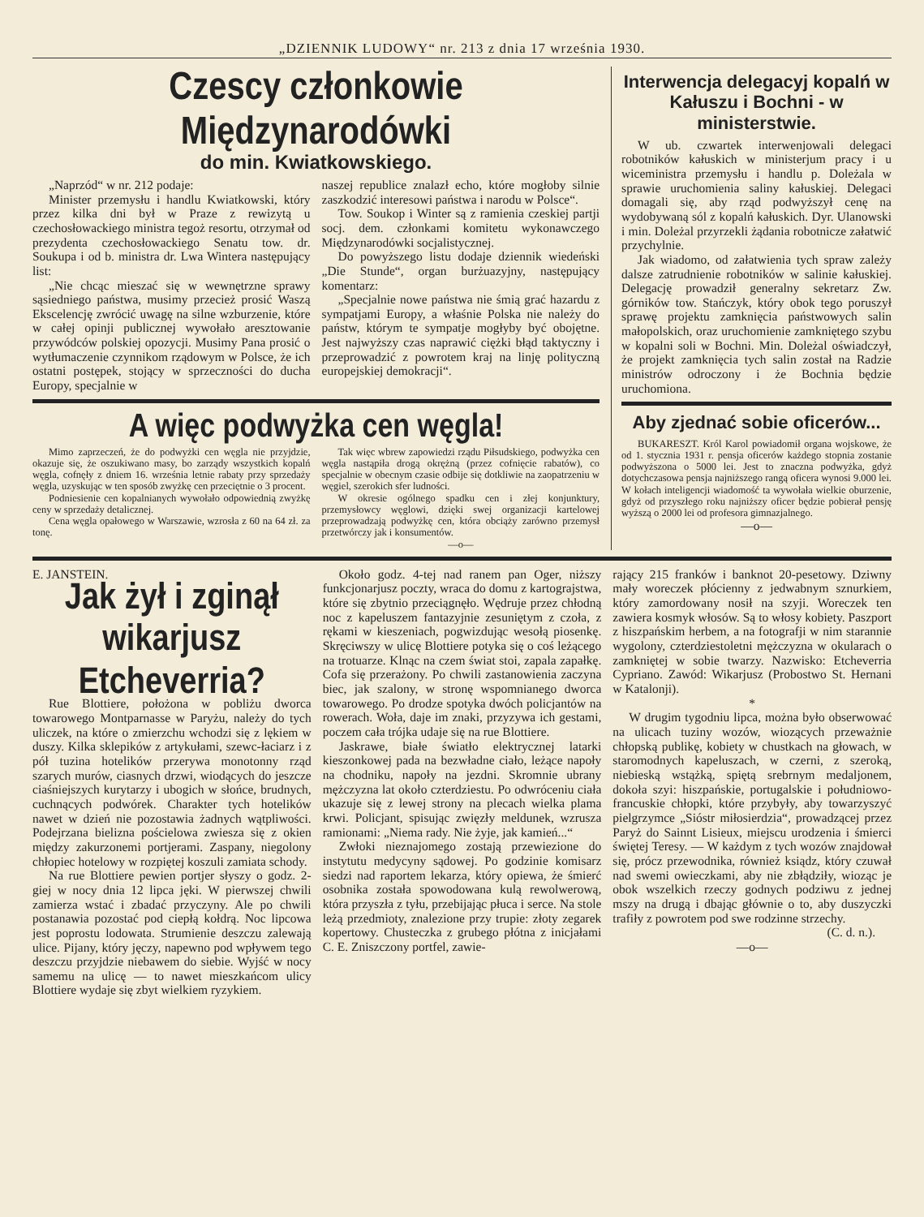„DZIENNIK LUDOWY“ nr. 213 z dnia 17 września 1930.
Czescy członkowie Międzynarodówki
do min. Kwiatkowskiego.
„Naprzód“ w nr. 212 podaje:
Minister przemysłu i handlu Kwiatkowski, który przez kilka dni był w Praze z rewizytą u czechosłowackiego ministra tegoż resortu, otrzymał od prezydenta czechosłowackiego Senatu tow. dr. Soukupa i od b. ministra dr. Lwa Wintera następujący list:
„Nie chcąc mieszać się w wewnętrzne sprawy sąsiedniego państwa, musimy przecież prosić Waszą Ekscelencję zwrócić uwagę na silne wzburzenie, które w całej opinji publicznej wywołało aresztowanie przywódców polskiej opozycji. Musimy Pana prosić o wytłumaczenie czynnikom rządowym w Polsce, że ich ostatni postępek, stojący w sprzeczności do ducha Europy, specjalnie w
naszej republice znalazł echo, które mogłoby silnie zaszkodzić interesowi państwa i narodu w Polsce“.
Tow. Soukop i Winter są z ramienia czeskiej partji socj. dem. członkami komitetu wykonawczego Międzynarodówki socjalistycznej.
Do powyższego listu dodaje dziennik wiedeński „Die Stunde“, organ burżuazyjny, następujący komentarz:
„Specjalnie nowe państwa nie śmią grać hazardu z sympatjami Europy, a właśnie Polska nie należy do państw, którym te sympatje mogłyby być obojętne. Jest najwyższy czas naprawić ciężki błąd taktyczny i przeprowadzić z powrotem kraj na linję polityczną europejskiej demokracji“.
A więc podwyżka cen węgla!
Mimo zaprzeczeń, że do podwyżki cen węgla nie przyjdzie, okazuje się, że oszukiwano masy, bo zarządy wszystkich kopalń węgla, cofnęły z dniem 16. września letnie rabaty przy sprzedaży węgla, uzyskując w ten sposób zwyżkę cen przeciętnie o 3 procent.
Podniesienie cen kopalnianych wywołało odpowiednią zwyżkę ceny w sprzedaży detalicznej.
Cena węgla opałowego w Warszawie, wzrosła z 60 na 64 zł. za tonę.
Tak więc wbrew zapowiedzi rządu Piłsudskiego, podwyżka cen węgla nastąpiła drogą okrężną (przez cofnięcie rabatów), co specjalnie w obecnym czasie odbije się dotkliwie na zaopatrzeniu w węgiel, szerokich sfer ludności.
W okresie ogólnego spadku cen i złej konjunktury, przemysłowcy węglowi, dzięki swej organizacji kartelowej przeprowadzają podwyżkę cen, która obciąży zarówno przemysł przetwórczy jak i konsumentów.
—o—
Interwencja delegacyj kopalń w Kałuszu i Bochni - w ministerstwie.
W ub. czwartek interwenjowali delegaci robotników kałuskich w ministerjum pracy i u wiceministra przemysłu i handlu p. Doleżala w sprawie uruchomienia saliny kałuskiej. Delegaci domagali się, aby rząd podwyższył cenę na wydobywaną sól z kopalń kałuskich. Dyr. Ulanowski i min. Doleżal przyrzekli żądania robotnicze załatwić przychylnie.
Jak wiadomo, od załatwienia tych spraw zależy dalsze zatrudnienie robotników w salinie kałuskiej. Delegację prowadził generalny sekretarz Zw. górników tow. Stańczyk, który obok tego poruszył sprawę projektu zamknięcia państwowych salin małopolskich, oraz uruchomienie zamkniętego szybu w kopalni soli w Bochni. Min. Doleżal oświadczył, że projekt zamknięcia tych salin został na Radzie ministrów odroczony i że Bochnia będzie uruchomiona.
Aby zjednać sobie oficerów...
BUKARESZT. Król Karol powiadomił organa wojskowe, że od 1. stycznia 1931 r. pensja oficerów każdego stopnia zostanie podwyższona o 5000 lei. Jest to znaczna podwyżka, gdyż dotychczasowa pensja najniższego rangą oficera wynosi 9.000 lei. W kołach inteligencji wiadomość ta wywołała wielkie oburzenie, gdyż od przyszłego roku najniższy oficer będzie pobierał pensję wyższą o 2000 lei od profesora gimnazjalnego.
—o—
E. JANSTEIN.
Jak żył i zginął wikarjusz Etcheverria?
Rue Blottiere, położona w pobliżu dworca towarowego Montparnasse w Paryżu, należy do tych uliczek, na które o zmierzchu wchodzi się z lękiem w duszy. Kilka sklepików z artykułami, szewc-łaciarz i z pół tuzina hotelików przerywa monotonny rząd szarych murów, ciasnych drzwi, wiodących do jeszcze ciaśniejszych kurytarzy i ubogich w słońce, brudnych, cuchnących podwórek. Charakter tych hotelików nawet w dzień nie pozostawia żadnych wątpliwości. Podejrzana bielizna pościelowa zwiesza się z okien między zakurzonemi portjerami. Zaspany, niegolony chłopiec hotelowy w rozpiętej koszuli zamiata schody.
Na rue Blottiere pewien portjer słyszy o godz. 2-giej w nocy dnia 12 lipca jęki. W pierwszej chwili zamierza wstać i zbadać przyczyny. Ale po chwili postanawia pozostać pod ciepłą kołdrą. Noc lipcowa jest poprostu lodowata. Strumienie deszczu zalewają ulice. Pijany, który jęczy, napewno pod wpływem tego deszczu przyjdzie niebawem do siebie. Wyjść w nocy samemu na ulicę — to nawet mieszkańcom ulicy Blottiere wydaje się zbyt wielkiem ryzykiem.
Około godz. 4-tej nad ranem pan Oger, niższy funkcjonarjusz poczty, wraca do domu z kartograjstwa, które się zbytnio przeciągnęło. Wędruje przez chłodną noc z kapeluszem fantazyjnie zesuniętym z czoła, z rękami w kieszeniach, pogwizdując wesołą piosenkę. Skręciwszy w ulicę Blottiere potyka się o coś leżącego na trotuarze. Klnąc na czem świat stoi, zapala zapałkę. Cofa się przerażony. Po chwili zastanowienia zaczyna biec, jak szalony, w stronę wspomnianego dworca towarowego. Po drodze spotyka dwóch policjantów na rowerach. Woła, daje im znaki, przyzywa ich gestami, poczem cała trójka udaje się na rue Blottiere.
Jaskrawe, białe światło elektrycznej latarki kieszonkowej pada na bezwładne ciało, leżące napoły na chodniku, napoły na jezdni. Skromnie ubrany mężczyzna lat około czterdziestu. Po odwróceniu ciała ukazuje się z lewej strony na plecach wielka plama krwi. Policjant, spisując zwięzły meldunek, wzrusza ramionami: „Niema rady. Nie żyje, jak kamień...“
Zwłoki nieznajomego zostają przewiezione do instytutu medycyny sądowej. Po godzinie komisarz siedzi nad raportem lekarza, który opiewa, że śmierć osobnika została spowodowana kulą rewolwerową, która przyszła z tyłu, przebijając płuca i serce. Na stole leżą przedmioty, znalezione przy trupie: złoty zegarek kopertowy. Chusteczka z grubego płótna z inicjałami C. E. Zniszczony portfel, zawie-
rający 215 franków i banknot 20-pesetowy. Dziwny mały woreczek płócienny z jedwabnym sznurkiem, który zamordowany nosił na szyji. Woreczek ten zawiera kosmyk włosów. Są to włosy kobiety. Paszport z hiszpańskim herbem, a na fotografji w nim starannie wygolony, czterdziestoletni mężczyzna w okularach o zamkniętej w sobie twarzy. Nazwisko: Etcheverria Cypriano. Zawód: Wikarjusz (Probostwo St. Hernani w Katalonji).
*
W drugim tygodniu lipca, można było obserwować na ulicach tuziny wozów, wiozących przeważnie chłopską publikę, kobiety w chustkach na głowach, w staromodnych kapeluszach, w czerni, z szeroką, niebieską wstążką, spiętą srebrnym medaljonem, dokoła szyi: hiszpańskie, portugalskie i południowo-francuskie chłopki, które przybyły, aby towarzyszyć pielgrzymce „Sióstr miłosierdzia“, prowadzącej przez Paryż do Sainnt Lisieux, miejscu urodzenia i śmierci świętej Teresy. — W każdym z tych wozów znajdował się, prócz przewodnika, również ksiądz, który czuwał nad swemi owieczkami, aby nie zbłądziły, wioząc je obok wszelkich rzeczy godnych podziwu z jednej mszy na drugą i dbając głównie o to, aby duszyczki trafiły z powrotem pod swe rodzinne strzechy.
(C. d. n.).
—o—